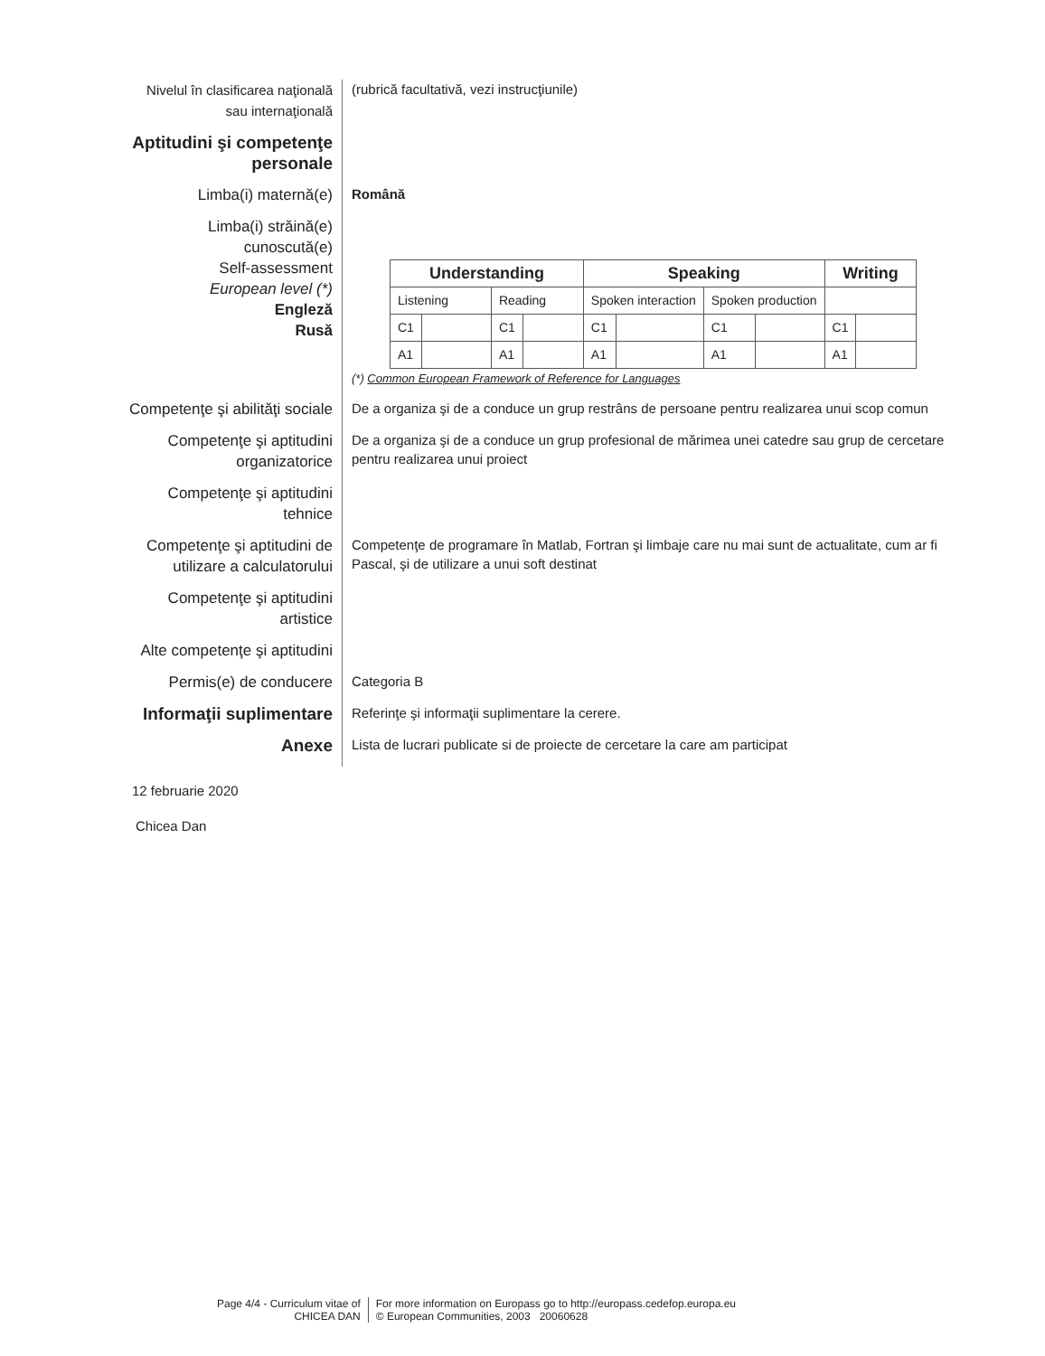Nivelul în clasificarea naţională sau internaţională
(rubrică facultativă, vezi instrucţiunile)
Aptitudini şi competenţe personale
Limba(i) maternă(e)
Română
Limba(i) străină(e) cunoscută(e)
Self-assessment
European level (*)
Engleză
Rusă
| Understanding | | | | Speaking | | | | Writing | |
| --- | --- | --- | --- | --- | --- | --- | --- | --- | --- |
| Listening | | Reading | | Spoken interaction | | Spoken production | | | |
| C1 | | C1 | | C1 | | C1 | | C1 | |
| A1 | | A1 | | A1 | | A1 | | A1 | |
(*) Common European Framework of Reference for Languages
Competenţe şi abilităţi sociale
De a organiza şi de a conduce un grup restrâns de persoane pentru realizarea unui scop comun
Competenţe şi aptitudini organizatorice
De a organiza şi de a conduce un grup profesional de mărimea unei catedre sau grup de cercetare pentru realizarea unui proiect
Competenţe şi aptitudini tehnice
Competenţe şi aptitudini de utilizare a calculatorului
Competenţe de programare în Matlab, Fortran şi limbaje care nu mai sunt de actualitate, cum ar fi Pascal, şi de utilizare a unui soft destinat
Competenţe şi aptitudini artistice
Alte competenţe şi aptitudini
Permis(e) de conducere
Categoria B
Informaţii suplimentare
Referinţe şi informaţii suplimentare la cerere.
Anexe
Lista de lucrari publicate si de proiecte de cercetare la care am participat
12 februarie 2020
Chicea Dan
Page 4/4 - Curriculum vitae of
CHICEA DAN
For more information on Europass go to http://europass.cedefop.europa.eu
© European Communities, 2003 20060628